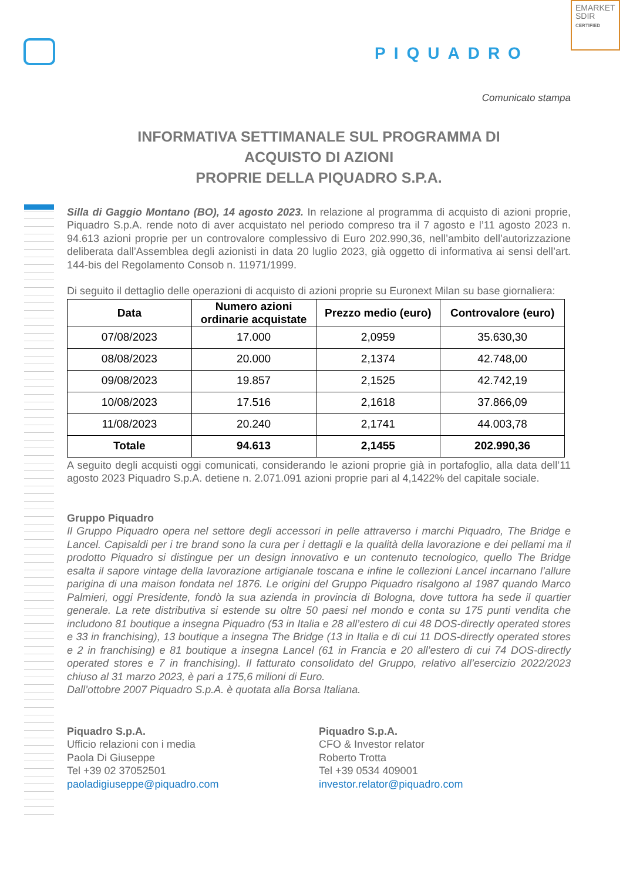PIQUADRO
EMARKET
SDIR
CERTIFIED
Comunicato stampa
INFORMATIVA SETTIMANALE SUL PROGRAMMA DI
ACQUISTO DI AZIONI
PROPRIE DELLA PIQUADRO S.P.A.
Silla di Gaggio Montano (BO), 14 agosto 2023. In relazione al programma di acquisto di azioni proprie, Piquadro S.p.A. rende noto di aver acquistato nel periodo compreso tra il 7 agosto e l’11 agosto 2023 n. 94.613 azioni proprie per un controvalore complessivo di Euro 202.990,36, nell’ambito dell’autorizzazione deliberata dall’Assemblea degli azionisti in data 20 luglio 2023, già oggetto di informativa ai sensi dell’art. 144-bis del Regolamento Consob n. 11971/1999.
Di seguito il dettaglio delle operazioni di acquisto di azioni proprie su Euronext Milan su base giornaliera:
| Data | Numero azioni ordinarie acquistate | Prezzo medio (euro) | Controvalore (euro) |
| --- | --- | --- | --- |
| 07/08/2023 | 17.000 | 2,0959 | 35.630,30 |
| 08/08/2023 | 20.000 | 2,1374 | 42.748,00 |
| 09/08/2023 | 19.857 | 2,1525 | 42.742,19 |
| 10/08/2023 | 17.516 | 2,1618 | 37.866,09 |
| 11/08/2023 | 20.240 | 2,1741 | 44.003,78 |
| Totale | 94.613 | 2,1455 | 202.990,36 |
A seguito degli acquisti oggi comunicati, considerando le azioni proprie già in portafoglio, alla data dell’11 agosto 2023 Piquadro S.p.A. detiene n. 2.071.091 azioni proprie pari al 4,1422% del capitale sociale.
Gruppo Piquadro
Il Gruppo Piquadro opera nel settore degli accessori in pelle attraverso i marchi Piquadro, The Bridge e Lancel. Capisaldi per i tre brand sono la cura per i dettagli e la qualità della lavorazione e dei pellami ma il prodotto Piquadro si distingue per un design innovativo e un contenuto tecnologico, quello The Bridge esalta il sapore vintage della lavorazione artigianale toscana e infine le collezioni Lancel incarnano l’allure parigina di una maison fondata nel 1876. Le origini del Gruppo Piquadro risalgono al 1987 quando Marco Palmieri, oggi Presidente, fondò la sua azienda in provincia di Bologna, dove tuttora ha sede il quartier generale. La rete distributiva si estende su oltre 50 paesi nel mondo e conta su 175 punti vendita che includono 81 boutique a insegna Piquadro (53 in Italia e 28 all’estero di cui 48 DOS-directly operated stores e 33 in franchising), 13 boutique a insegna The Bridge (13 in Italia e di cui 11 DOS-directly operated stores e 2 in franchising) e 81 boutique a insegna Lancel (61 in Francia e 20 all’estero di cui 74 DOS-directly operated stores e 7 in franchising). Il fatturato consolidato del Gruppo, relativo all’esercizio 2022/2023 chiuso al 31 marzo 2023, è pari a 175,6 milioni di Euro.
Dall’ottobre 2007 Piquadro S.p.A. è quotata alla Borsa Italiana.
Piquadro S.p.A.
Ufficio relazioni con i media
Paola Di Giuseppe
Tel +39 02 37052501
paoladigiuseppe@piquadro.com
Piquadro S.p.A.
CFO & Investor relator
Roberto Trotta
Tel +39 0534 409001
investor.relator@piquadro.com